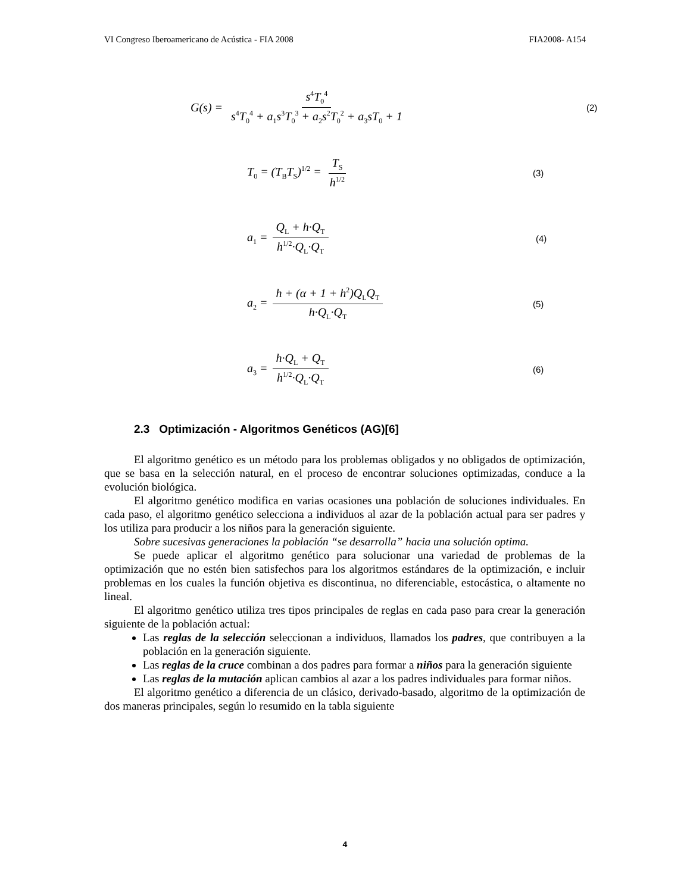VI Congreso Iberoamericano de Acústica - FIA 2008 FIA2008- A154
G(s) = s<sup>4</sup>T<sub>0</sub><sup>4</sup> s<sup>4</sup>T<sub>0</sub><sup>4</sup> + a<sub>1</sub>s<sup>3</sup>T<sub>0</sub><sup>3</sup> + a<sub>2</sub>s<sup>2</sup>T<sub>0</sub><sup>2</sup> + a<sub>3</sub>sT<sub>0</sub> + 1 (2)
T<sub>0</sub> = (T<sub>B</sub>T<sub>S</sub>)<sup>1/2</sup> = T<sub>S</sub> h<sup>1/2</sup> (3)
a<sub>1</sub> = Q<sub>L</sub> + h·Q<sub>T</sub> h<sup>1/2</sup>·Q<sub>L</sub>·Q<sub>T</sub> (4)
a<sub>2</sub> = h + (α + 1 + h<sup>2</sup>)Q<sub>L</sub>Q<sub>T</sub> h·Q<sub>L</sub>·Q<sub>T</sub> (5)
a<sub>3</sub> = h·Q<sub>L</sub> + Q<sub>T</sub> h<sup>1/2</sup>·Q<sub>L</sub>·Q<sub>T</sub> (6)
2.3 Optimización - Algoritmos Genéticos (AG)[6]
El algoritmo genético es un método para los problemas obligados y no obligados de optimización, que se basa en la selección natural, en el proceso de encontrar soluciones optimizadas, conduce a la evolución biológica.
El algoritmo genético modifica en varias ocasiones una población de soluciones individuales. En cada paso, el algoritmo genético selecciona a individuos al azar de la población actual para ser padres y los utiliza para producir a los niños para la generación siguiente.
Sobre sucesivas generaciones la población “se desarrolla” hacia una solución optima.
Se puede aplicar el algoritmo genético para solucionar una variedad de problemas de la optimización que no estén bien satisfechos para los algoritmos estándares de la optimización, e incluir problemas en los cuales la función objetiva es discontinua, no diferenciable, estocástica, o altamente no lineal.
El algoritmo genético utiliza tres tipos principales de reglas en cada paso para crear la generación siguiente de la población actual:
Las reglas de la selección seleccionan a individuos, llamados los padres, que contribuyen a la población en la generación siguiente.
Las reglas de la cruce combinan a dos padres para formar a niños para la generación siguiente
Las reglas de la mutación aplican cambios al azar a los padres individuales para formar niños.
El algoritmo genético a diferencia de un clásico, derivado-basado, algoritmo de la optimización de dos maneras principales, según lo resumido en la tabla siguiente
4